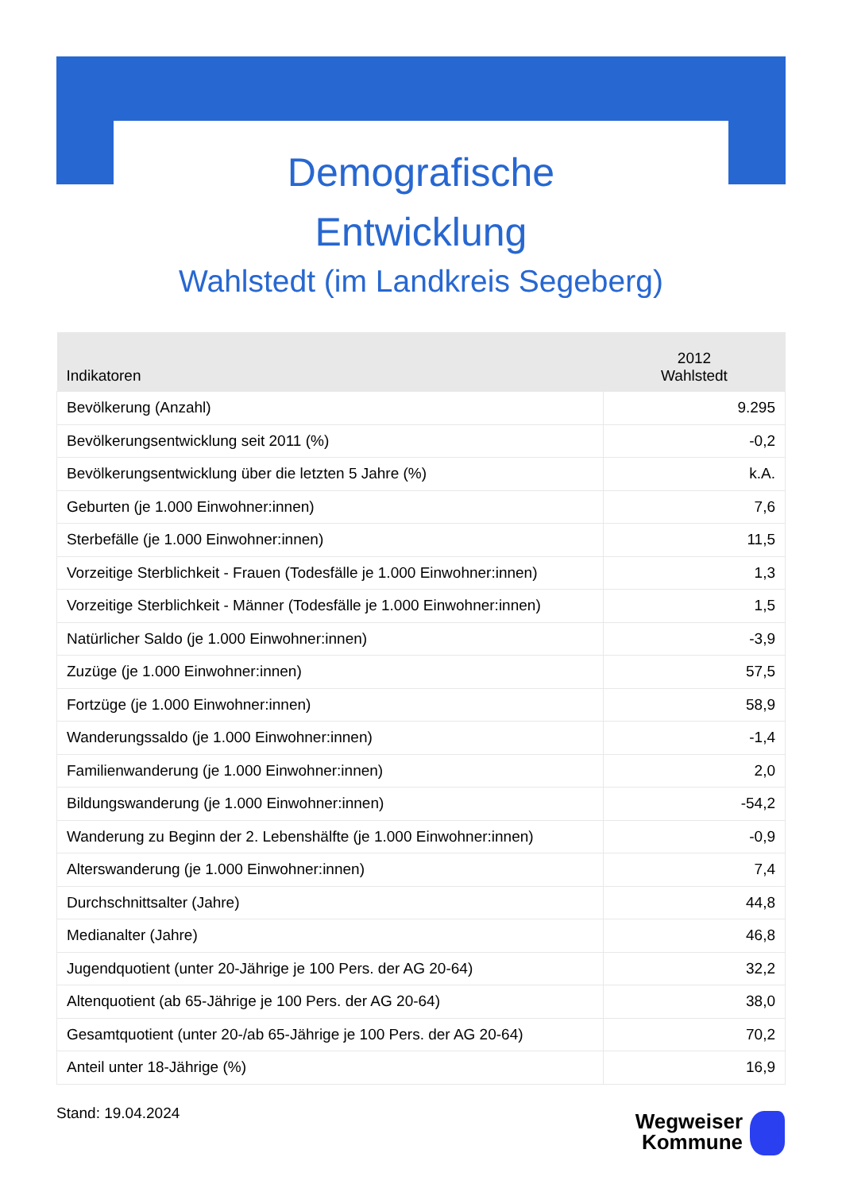Demografische
Entwicklung
Wahlstedt (im Landkreis Segeberg)
| Indikatoren | 2012 Wahlstedt |
| --- | --- |
| Bevölkerung (Anzahl) | 9.295 |
| Bevölkerungsentwicklung seit 2011 (%) | -0,2 |
| Bevölkerungsentwicklung über die letzten 5 Jahre (%) | k.A. |
| Geburten (je 1.000 Einwohner:innen) | 7,6 |
| Sterbefälle (je 1.000 Einwohner:innen) | 11,5 |
| Vorzeitige Sterblichkeit - Frauen (Todesfälle je 1.000 Einwohner:innen) | 1,3 |
| Vorzeitige Sterblichkeit - Männer (Todesfälle je 1.000 Einwohner:innen) | 1,5 |
| Natürlicher Saldo (je 1.000 Einwohner:innen) | -3,9 |
| Zuzüge (je 1.000 Einwohner:innen) | 57,5 |
| Fortzüge (je 1.000 Einwohner:innen) | 58,9 |
| Wanderungssaldo (je 1.000 Einwohner:innen) | -1,4 |
| Familienwanderung (je 1.000 Einwohner:innen) | 2,0 |
| Bildungswanderung (je 1.000 Einwohner:innen) | -54,2 |
| Wanderung zu Beginn der 2. Lebenshälfte (je 1.000 Einwohner:innen) | -0,9 |
| Alterswanderung (je 1.000 Einwohner:innen) | 7,4 |
| Durchschnittsalter (Jahre) | 44,8 |
| Medianalter (Jahre) | 46,8 |
| Jugendquotient (unter 20-Jährige je 100 Pers. der AG 20-64) | 32,2 |
| Altenquotient (ab 65-Jährige je 100 Pers. der AG 20-64) | 38,0 |
| Gesamtquotient (unter 20-/ab 65-Jährige je 100 Pers. der AG 20-64) | 70,2 |
| Anteil unter 18-Jährige (%) | 16,9 |
Stand: 19.04.2024
Wegweiser
Kommune